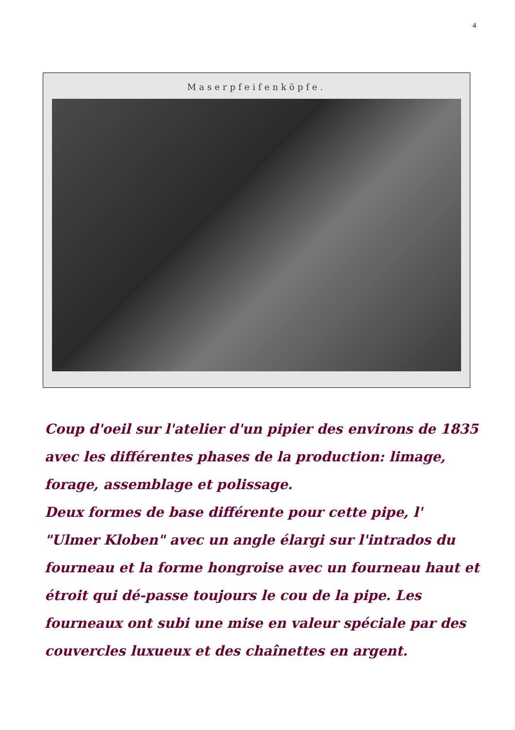4
Maserpfeifenköpfe.
Coup d'oeil sur l'atelier d'un pipier des environs de 1835 avec les différentes phases de la production: limage, forage, assemblage et polissage.
Deux formes de base différente pour cette pipe, l' "Ulmer Kloben" avec un angle élargi sur l'intrados du fourneau et la forme hongroise avec un fourneau haut et étroit qui dé-passe toujours le cou de la pipe. Les fourneaux ont subi une mise en valeur spéciale par des couvercles luxueux et des chaînettes en argent.